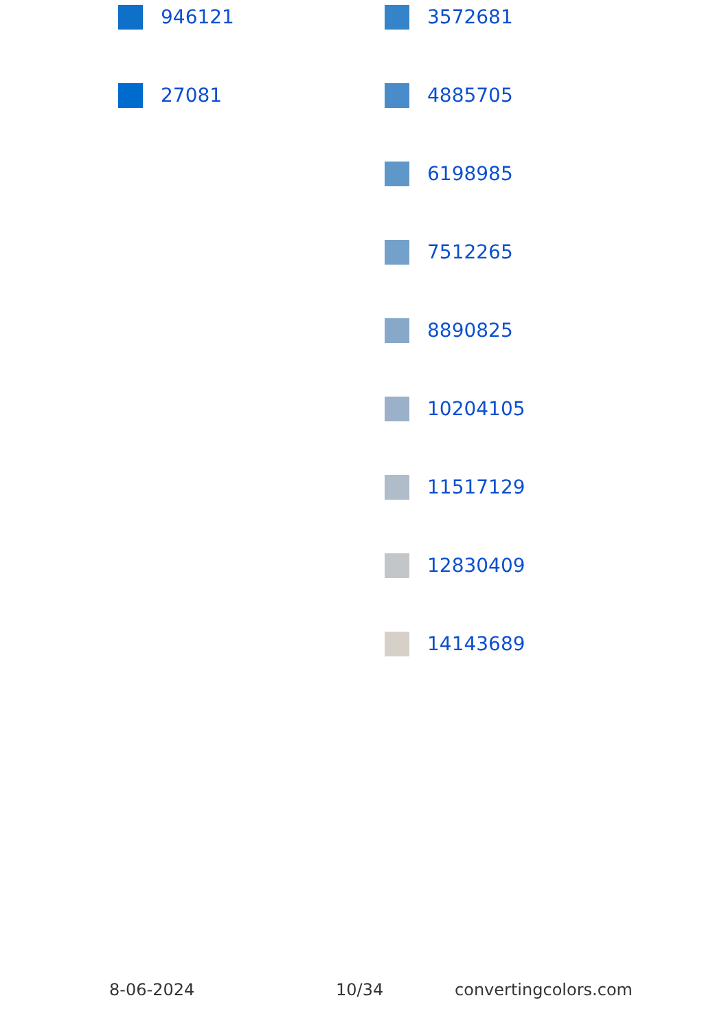946121
27081
3572681
4885705
6198985
7512265
8890825
10204105
11517129
12830409
14143689
8-06-2024 10/34 convertingcolors.com